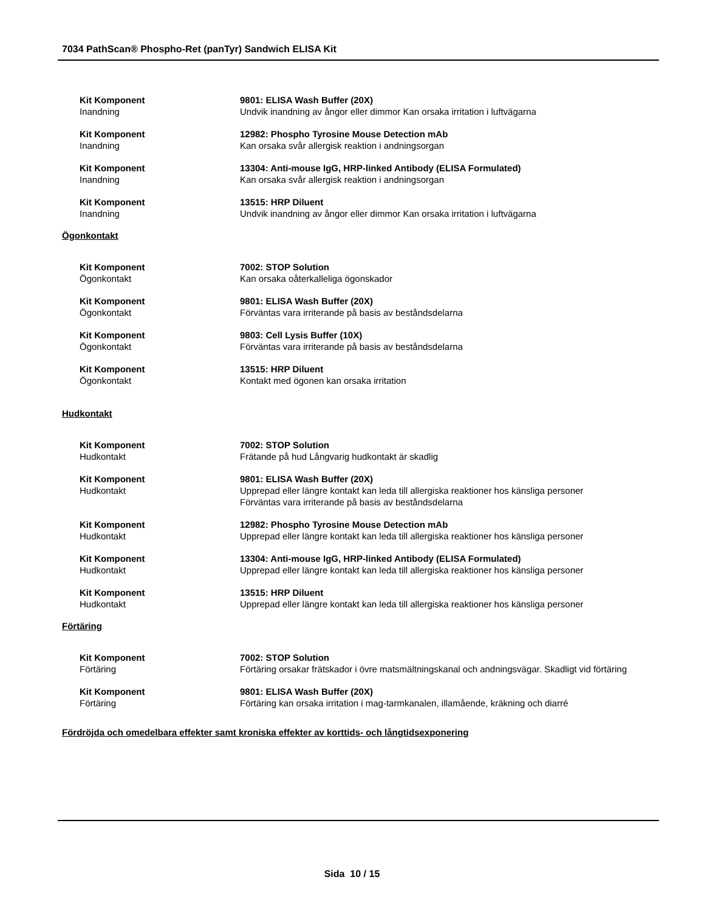7034 PathScan® Phospho-Ret (panTyr) Sandwich ELISA Kit
Kit Komponent
Inandning
9801: ELISA Wash Buffer (20X)
Undvik inandning av ångor eller dimmor Kan orsaka irritation i luftvägarna
Kit Komponent
Inandning
12982: Phospho Tyrosine Mouse Detection mAb
Kan orsaka svår allergisk reaktion i andningsorgan
Kit Komponent
Inandning
13304: Anti-mouse IgG, HRP-linked Antibody (ELISA Formulated)
Kan orsaka svår allergisk reaktion i andningsorgan
Kit Komponent
Inandning
13515: HRP Diluent
Undvik inandning av ångor eller dimmor Kan orsaka irritation i luftvägarna
Ögonkontakt
Kit Komponent
Ögonkontakt
7002: STOP Solution
Kan orsaka oåterkalleliga ögonskador
Kit Komponent
Ögonkontakt
9801: ELISA Wash Buffer (20X)
Förväntas vara irriterande på basis av beståndsdelarna
Kit Komponent
Ögonkontakt
9803: Cell Lysis Buffer (10X)
Förväntas vara irriterande på basis av beståndsdelarna
Kit Komponent
Ögonkontakt
13515: HRP Diluent
Kontakt med ögonen kan orsaka irritation
Hudkontakt
Kit Komponent
Hudkontakt
7002: STOP Solution
Frätande på hud Långvarig hudkontakt är skadlig
Kit Komponent
Hudkontakt
9801: ELISA Wash Buffer (20X)
Upprepad eller längre kontakt kan leda till allergiska reaktioner hos känsliga personer
Förväntas vara irriterande på basis av beståndsdelarna
Kit Komponent
Hudkontakt
12982: Phospho Tyrosine Mouse Detection mAb
Upprepad eller längre kontakt kan leda till allergiska reaktioner hos känsliga personer
Kit Komponent
Hudkontakt
13304: Anti-mouse IgG, HRP-linked Antibody (ELISA Formulated)
Upprepad eller längre kontakt kan leda till allergiska reaktioner hos känsliga personer
Kit Komponent
Hudkontakt
13515: HRP Diluent
Upprepad eller längre kontakt kan leda till allergiska reaktioner hos känsliga personer
Förtäring
Kit Komponent
Förtäring
7002: STOP Solution
Förtäring orsakar frätskador i övre matsmältningskanal och andningsvägar. Skadligt vid förtäring
Kit Komponent
Förtäring
9801: ELISA Wash Buffer (20X)
Förtäring kan orsaka irritation i mag-tarmkanalen, illamående, kräkning och diarré
Fördröjda och omedelbara effekter samt kroniska effekter av korttids- och långtidsexponering
Sida 10 / 15